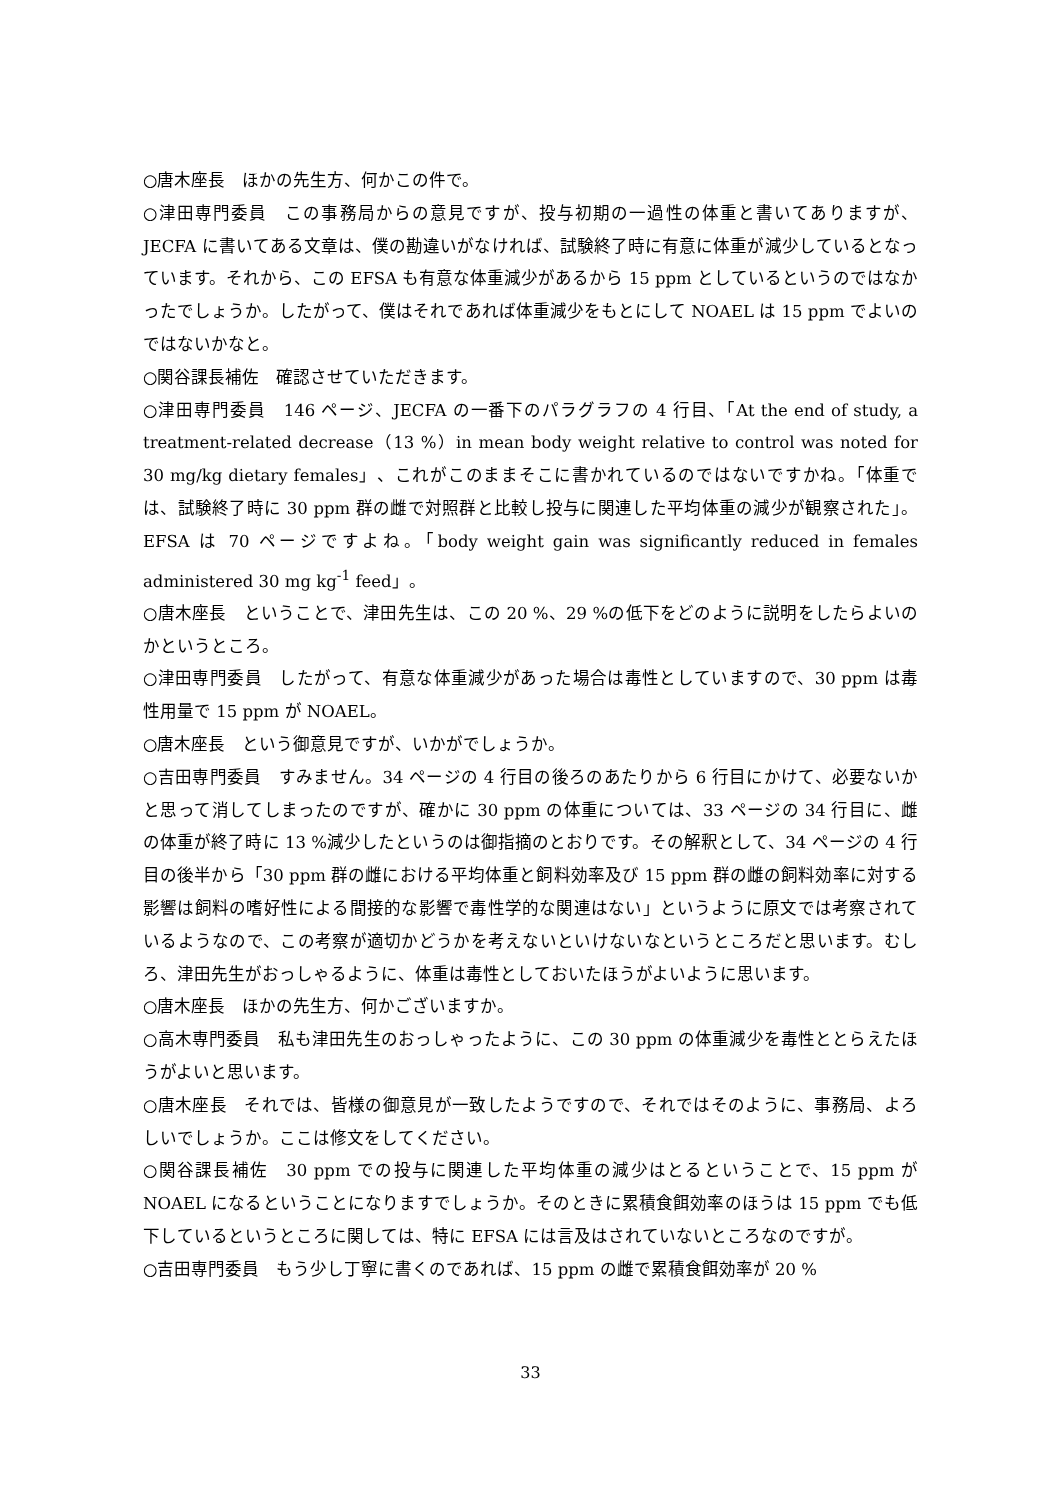○唐木座長　ほかの先生方、何かこの件で。
○津田専門委員　この事務局からの意見ですが、投与初期の一過性の体重と書いてありますが、JECFA に書いてある文章は、僕の勘違いがなければ、試験終了時に有意に体重が減少しているとなっています。それから、この EFSA も有意な体重減少があるから 15 ppm としているというのではなかったでしょうか。したがって、僕はそれであれば体重減少をもとにして NOAEL は 15 ppm でよいのではないかなと。
○関谷課長補佐　確認させていただきます。
○津田専門委員　146 ページ、JECFA の一番下のパラグラフの 4 行目、「At the end of study, a treatment-related decrease（13 %）in mean body weight relative to control was noted for 30 mg/kg dietary females」、これがこのままそこに書かれているのではないですかね。「体重では、試験終了時に 30 ppm 群の雌で対照群と比較し投与に関連した平均体重の減少が観察された」。EFSA は 70 ページですよね。「body weight gain was significantly reduced in females administered 30 mg kg<sup>-1</sup> feed」。
○唐木座長　ということで、津田先生は、この 20 %、29 %の低下をどのように説明をしたらよいのかというところ。
○津田専門委員　したがって、有意な体重減少があった場合は毒性としていますので、30 ppm は毒性用量で 15 ppm が NOAEL。
○唐木座長　という御意見ですが、いかがでしょうか。
○吉田専門委員　すみません。34 ページの 4 行目の後ろのあたりから 6 行目にかけて、必要ないかと思って消してしまったのですが、確かに 30 ppm の体重については、33 ページの 34 行目に、雌の体重が終了時に 13 %減少したというのは御指摘のとおりです。その解釈として、34 ページの 4 行目の後半から「30 ppm 群の雌における平均体重と飼料効率及び 15 ppm 群の雌の飼料効率に対する影響は飼料の嗜好性による間接的な影響で毒性学的な関連はない」というように原文では考察されているようなので、この考察が適切かどうかを考えないといけないなというところだと思います。むしろ、津田先生がおっしゃるように、体重は毒性としておいたほうがよいように思います。
○唐木座長　ほかの先生方、何かございますか。
○高木専門委員　私も津田先生のおっしゃったように、この 30 ppm の体重減少を毒性ととらえたほうがよいと思います。
○唐木座長　それでは、皆様の御意見が一致したようですので、それではそのように、事務局、よろしいでしょうか。ここは修文をしてください。
○関谷課長補佐　30 ppm での投与に関連した平均体重の減少はとるということで、15 ppm が NOAEL になるということになりますでしょうか。そのときに累積食餌効率のほうは 15 ppm でも低下しているというところに関しては、特に EFSA には言及はされていないところなのですが。
○吉田専門委員　もう少し丁寧に書くのであれば、15 ppm の雌で累積食餌効率が 20 %
33